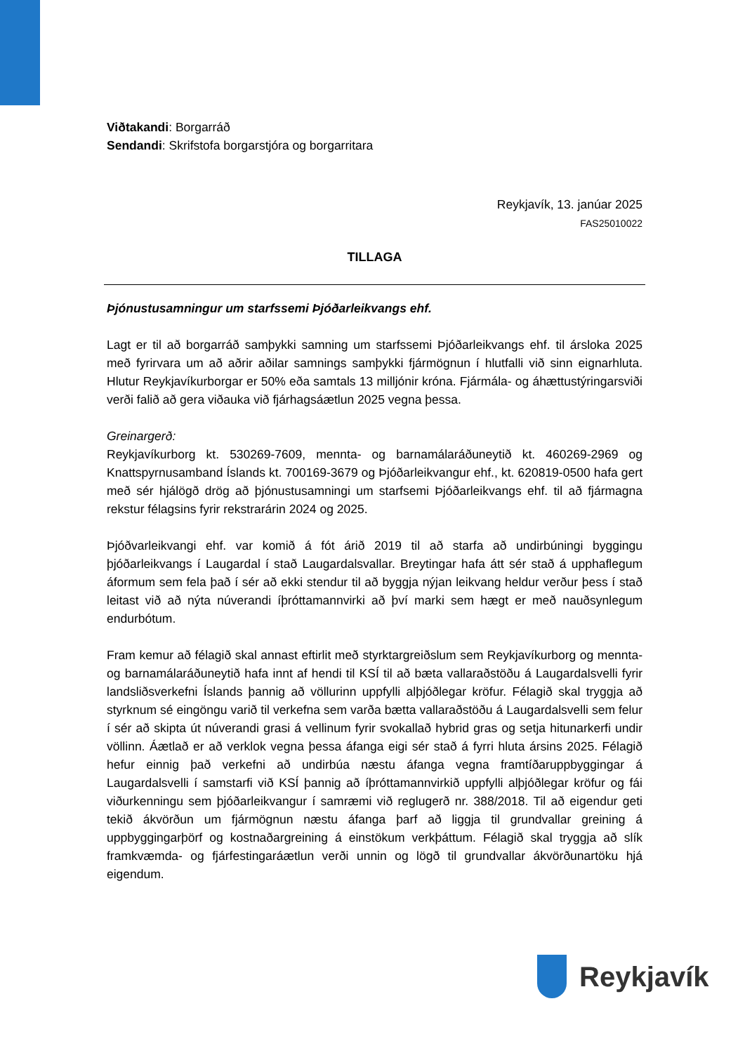Viðtakandi: Borgarráð
Sendandi: Skrifstofa borgarstjóra og borgarritara
Reykjavík, 13. janúar 2025
FAS25010022
TILLAGA
Þjónustusamningur um starfssemi Þjóðarleikvangs ehf.
Lagt er til að borgarráð samþykki samning um starfssemi Þjóðarleikvangs ehf. til ársloka 2025 með fyrirvara um að aðrir aðilar samnings samþykki fjármögnun í hlutfalli við sinn eignarhluta. Hlutur Reykjavíkurborgar er 50% eða samtals 13 milljónir króna. Fjármála- og áhættustýringarsviði verði falið að gera viðauka við fjárhagsáætlun 2025 vegna þessa.
Greinargerð:
Reykjavíkurborg kt. 530269-7609, mennta- og barnamálaráðuneytið kt. 460269-2969 og Knattspyrnusamband Íslands kt. 700169-3679 og Þjóðarleikvangur ehf., kt. 620819-0500 hafa gert með sér hjálögð drög að þjónustusamningi um starfsemi Þjóðarleikvangs ehf. til að fjármagna rekstur félagsins fyrir rekstrarárin 2024 og 2025.
Þjóðvarleikvangi ehf. var komið á fót árið 2019 til að starfa að undirbúningi byggingu þjóðarleikvangs í Laugardal í stað Laugardalsvallar. Breytingar hafa átt sér stað á upphaflegum áformum sem fela það í sér að ekki stendur til að byggja nýjan leikvang heldur verður þess í stað leitast við að nýta núverandi íþróttamannvirki að því marki sem hægt er með nauðsynlegum endurbótum.
Fram kemur að félagið skal annast eftirlit með styrktargreiðslum sem Reykjavíkurborg og mennta- og barnamálaráðuneytið hafa innt af hendi til KSÍ til að bæta vallaraðstöðu á Laugardalsvelli fyrir landsliðsverkefni Íslands þannig að völlurinn uppfylli alþjóðlegar kröfur. Félagið skal tryggja að styrknum sé eingöngu varið til verkefna sem varða bætta vallaraðstöðu á Laugardalsvelli sem felur í sér að skipta út núverandi grasi á vellinum fyrir svokallað hybrid gras og setja hitunarkerfi undir völlinn. Áætlað er að verklok vegna þessa áfanga eigi sér stað á fyrri hluta ársins 2025. Félagið hefur einnig það verkefni að undirbúa næstu áfanga vegna framtíðaruppbyggingar á Laugardalsvelli í samstarfi við KSÍ þannig að íþróttamannvirkið uppfylli alþjóðlegar kröfur og fái viðurkenningu sem þjóðarleikvangur í samræmi við reglugerð nr. 388/2018. Til að eigendur geti tekið ákvörðun um fjármögnun næstu áfanga þarf að liggja til grundvallar greining á uppbyggingarþörf og kostnaðargreining á einstökum verkþáttum. Félagið skal tryggja að slík framkvæmda- og fjárfestingaráætlun verði unnin og lögð til grundvallar ákvörðunartöku hjá eigendum.
Reykjavík